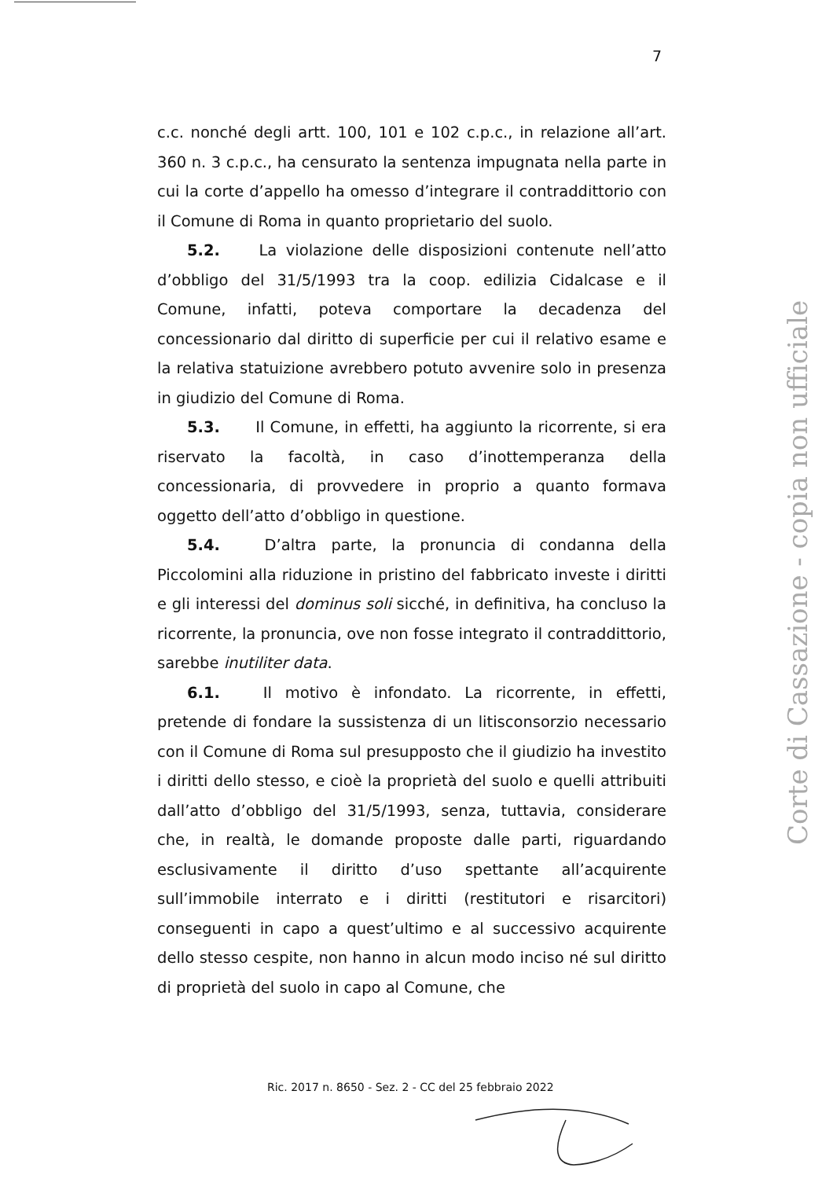7
c.c. nonché degli artt. 100, 101 e 102 c.p.c., in relazione all’art. 360 n. 3 c.p.c., ha censurato la sentenza impugnata nella parte in cui la corte d’appello ha omesso d’integrare il contraddittorio con il Comune di Roma in quanto proprietario del suolo.
5.2. La violazione delle disposizioni contenute nell’atto d’obbligo del 31/5/1993 tra la coop. edilizia Cidalcase e il Comune, infatti, poteva comportare la decadenza del concessionario dal diritto di superficie per cui il relativo esame e la relativa statuizione avrebbero potuto avvenire solo in presenza in giudizio del Comune di Roma.
5.3. Il Comune, in effetti, ha aggiunto la ricorrente, si era riservato la facoltà, in caso d’inottemperanza della concessionaria, di provvedere in proprio a quanto formava oggetto dell’atto d’obbligo in questione.
5.4. D’altra parte, la pronuncia di condanna della Piccolomini alla riduzione in pristino del fabbricato investe i diritti e gli interessi del dominus soli sicché, in definitiva, ha concluso la ricorrente, la pronuncia, ove non fosse integrato il contraddittorio, sarebbe inutiliter data.
6.1. Il motivo è infondato. La ricorrente, in effetti, pretende di fondare la sussistenza di un litisconsorzio necessario con il Comune di Roma sul presupposto che il giudizio ha investito i diritti dello stesso, e cioè la proprietà del suolo e quelli attribuiti dall’atto d’obbligo del 31/5/1993, senza, tuttavia, considerare che, in realtà, le domande proposte dalle parti, riguardando esclusivamente il diritto d’uso spettante all’acquirente sull’immobile interrato e i diritti (restitutori e risarcitori) conseguenti in capo a quest’ultimo e al successivo acquirente dello stesso cespite, non hanno in alcun modo inciso né sul diritto di proprietà del suolo in capo al Comune, che
Ric. 2017 n. 8650 - Sez. 2 - CC del 25 febbraio 2022
Corte di Cassazione - copia non ufficiale